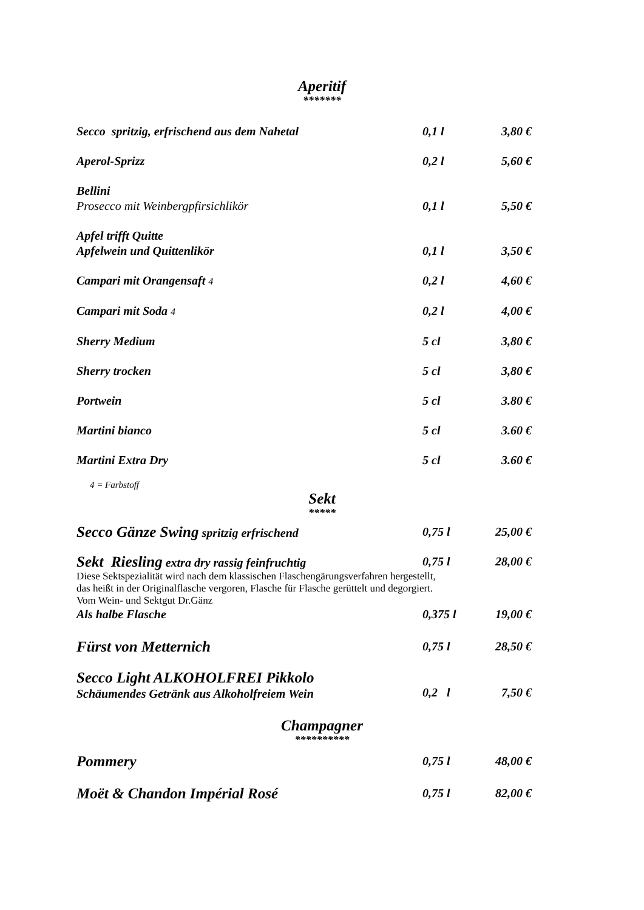Aperitif
*******
Secco spritzig, erfrischend aus dem Nahetal 0,1 l 3,80 €
Aperol-Sprizz 0,2 l 5,60 €
Bellini
Prosecco mit Weinbergpfirsichlikör
0,1 l
5,50 €
Apfel trifft Quitte
Apfelwein und Quittenlikör
0,1 l
3,50 €
Campari mit Orangensaft 4
0,2 l 4,60 €
Campari mit Soda 4
0,2 l 4,00 €
Sherry Medium 5 cl 3,80 €
Sherry trocken 5 cl 3,80 €
Portwein 5 cl 3.80 €
Martini bianco 5 cl 3.60 €
Martini Extra Dry 5 cl 3.60 €
4 = Farbstoff
Sekt
*****
Secco Gänze Swing spritzig erfrischend 0,75 l 25,00 €
Sekt Riesling extra dry rassig feinfruchtig 0,75 l 28,00 €
Diese Sektspezialität wird nach dem klassischen Flaschengärungsverfahren hergestellt,
das heißt in der Originalflasche vergoren, Flasche für Flasche gerüttelt und degorgiert.
Vom Wein- und Sektgut Dr.Gänz
Als halbe Flasche 0,375 l 19,00 €
Fürst von Metternich
0,75 l 28,50 €
Secco Light ALKOHOLFREI Pikkolo
Schäumendes Getränk aus Alkoholfreiem Wein
0,2 l
7,50 €
Champagner
**********
Pommery
0,75 l 48,00 €
Moët & Chandon Impérial Rosé
0,75 l 82,00 €